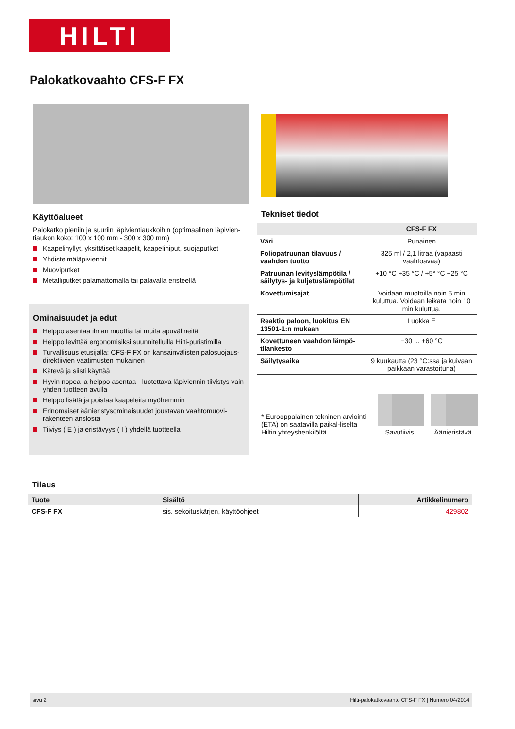HILTI
Palokatkovaahto CFS-F FX
Käyttöalueet
Palokatko pieniin ja suuriin läpivientiaukkoihin (optimaalinen läpivien-tiaukon koko: 100 x 100 mm - 300 x 300 mm)
Kaapelihyllyt, yksittäiset kaapelit, kaapeliniput, suojaputket
Yhdistelmäläpiviennit
Muoviputket
Metalliputket palamattomalla tai palavalla eristeellä
Ominaisuudet ja edut
Helppo asentaa ilman muottia tai muita apuvälineitä
Helppo levittää ergonomisiksi suunnitelluilla Hilti-puristimilla
Turvallisuus etusijalla: CFS-F FX on kansainvälisten palosuojaus-direktiivien vaatimusten mukainen
Kätevä ja siisti käyttää
Hyvin nopea ja helppo asentaa - luotettava läpiviennin tiivistys vain yhden tuotteen avulla
Helppo lisätä ja poistaa kaapeleita myöhemmin
Erinomaiset äänieristysominaisuudet joustavan vaahtomuovi-rakenteen ansiosta
Tiiviys ( E ) ja eristävyys ( I ) yhdellä tuotteella
Tekniset tiedot
| | CFS-F FX |
| --- | --- |
| Väri | Punainen |
| Foliopatruunan tilavuus / vaahdon tuotto | 325 ml / 2,1 litraa (vapaasti vaahtoavaa) |
| Patruunan levityslämpötila / säilytys- ja kuljetuslämpötilat | +10 °C +35 °C / +5° °C +25 °C |
| Kovettumisajat | Voidaan muotoilla noin 5 min kuluttua. Voidaan leikata noin 10 min kuluttua. |
| Reaktio paloon, luokitus EN 13501-1:n mukaan | Luokka E |
| Kovettuneen vaahdon lämpö-tilankesto | −30 ... +60 °C |
| Säilytysaika | 9 kuukautta (23 °C:ssa ja kuivaan paikkaan varastoituna) |
* Eurooppalainen tekninen arviointi (ETA) on saatavilla paikal-liselta Hiltin yhteyshenkilöltä.
Savutiivis
Äänieristävä
Tilaus
| Tuote | Sisältö | Artikkelinumero |
| --- | --- | --- |
| CFS-F FX | sis. sekoituskärjen, käyttöohjeet | 429802 |
sivu 2 Hilti-palokatkovaahto CFS-F FX | Numero 04/2014